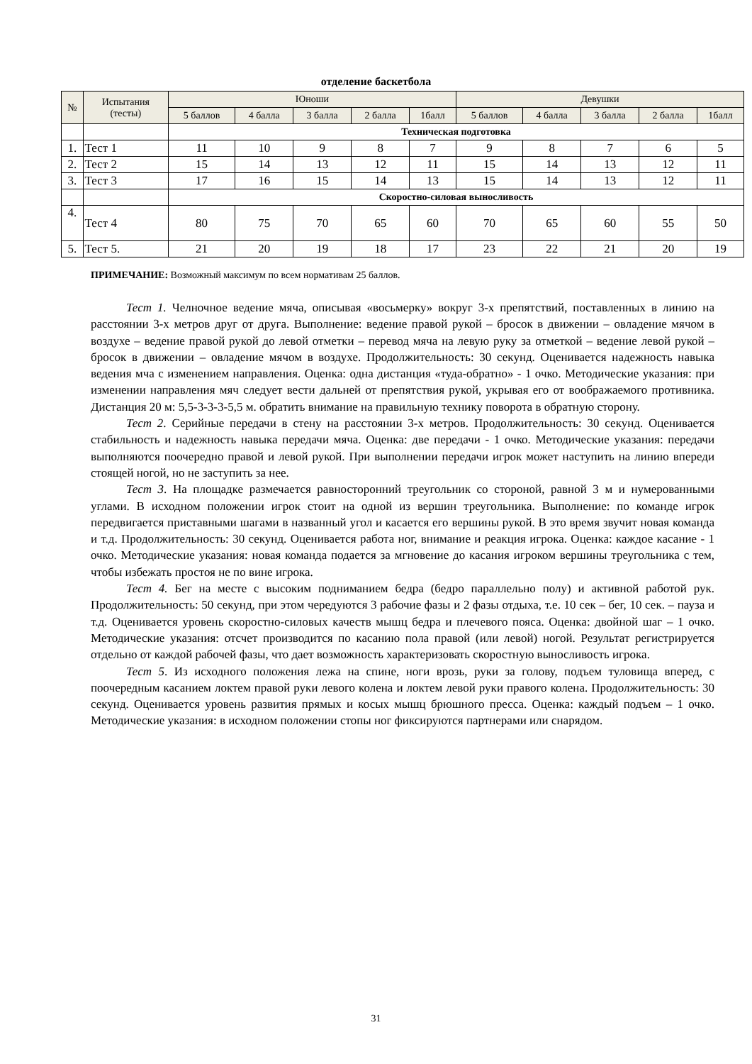отделение баскетбола
| № | Испытания (тесты) | Юноши | | | | | Девушки | | | | |
| --- | --- | --- | --- | --- | --- | --- | --- | --- | --- | --- | --- |
| | | 5 баллов | 4 балла | 3 балла | 2 балла | 1балл | 5 баллов | 4 балла | 3 балла | 2 балла | 1балл |
| | | Техническая подготовка | | | | | | | | | |
| 1. | Тест 1 | 11 | 10 | 9 | 8 | 7 | 9 | 8 | 7 | 6 | 5 |
| 2. | Тест 2 | 15 | 14 | 13 | 12 | 11 | 15 | 14 | 13 | 12 | 11 |
| 3. | Тест 3 | 17 | 16 | 15 | 14 | 13 | 15 | 14 | 13 | 12 | 11 |
| | | Скоростно-силовая выносливость | | | | | | | | | |
| 4. | Тест 4 | 80 | 75 | 70 | 65 | 60 | 70 | 65 | 60 | 55 | 50 |
| 5. | Тест 5. | 21 | 20 | 19 | 18 | 17 | 23 | 22 | 21 | 20 | 19 |
ПРИМЕЧАНИЕ: Возможный максимум по всем нормативам 25 баллов.
Тест 1. Челночное ведение мяча, описывая «восьмерку» вокруг 3-х препятствий, поставленных в линию на расстоянии 3-х метров друг от друга. Выполнение: ведение правой рукой – бросок в движении – овладение мячом в воздухе – ведение правой рукой до левой отметки – перевод мяча на левую руку за отметкой – ведение левой рукой – бросок в движении – овладение мячом в воздухе. Продолжительность: 30 секунд. Оценивается надежность навыка ведения мча с изменением направления. Оценка: одна дистанция «туда-обратно» - 1 очко. Методические указания: при изменении направления мяч следует вести дальней от препятствия рукой, укрывая его от воображаемого противника. Дистанция 20 м: 5,5-3-3-3-5,5 м. обратить внимание на правильную технику поворота в обратную сторону.
Тест 2. Серийные передачи в стену на расстоянии 3-х метров. Продолжительность: 30 секунд. Оценивается стабильность и надежность навыка передачи мяча. Оценка: две передачи - 1 очко. Методические указания: передачи выполняются поочередно правой и левой рукой. При выполнении передачи игрок может наступить на линию впереди стоящей ногой, но не заступить за нее.
Тест 3. На площадке размечается равносторонний треугольник со стороной, равной 3 м и нумерованными углами. В исходном положении игрок стоит на одной из вершин треугольника. Выполнение: по команде игрок передвигается приставными шагами в названный угол и касается его вершины рукой. В это время звучит новая команда и т.д. Продолжительность: 30 секунд. Оценивается работа ног, внимание и реакция игрока. Оценка: каждое касание - 1 очко. Методические указания: новая команда подается за мгновение до касания игроком вершины треугольника с тем, чтобы избежать простоя не по вине игрока.
Тест 4. Бег на месте с высоким подниманием бедра (бедро параллельно полу) и активной работой рук. Продолжительность: 50 секунд, при этом чередуются 3 рабочие фазы и 2 фазы отдыха, т.е. 10 сек – бег, 10 сек. – пауза и т.д. Оценивается уровень скоростно-силовых качеств мышц бедра и плечевого пояса. Оценка: двойной шаг – 1 очко. Методические указания: отсчет производится по касанию пола правой (или левой) ногой. Результат регистрируется отдельно от каждой рабочей фазы, что дает возможность характеризовать скоростную выносливость игрока.
Тест 5. Из исходного положения лежа на спине, ноги врозь, руки за голову, подъем туловища вперед, с поочередным касанием локтем правой руки левого колена и локтем левой руки правого колена. Продолжительность: 30 секунд. Оценивается уровень развития прямых и косых мышц брюшного пресса. Оценка: каждый подъем – 1 очко. Методические указания: в исходном положении стопы ног фиксируются партнерами или снарядом.
31